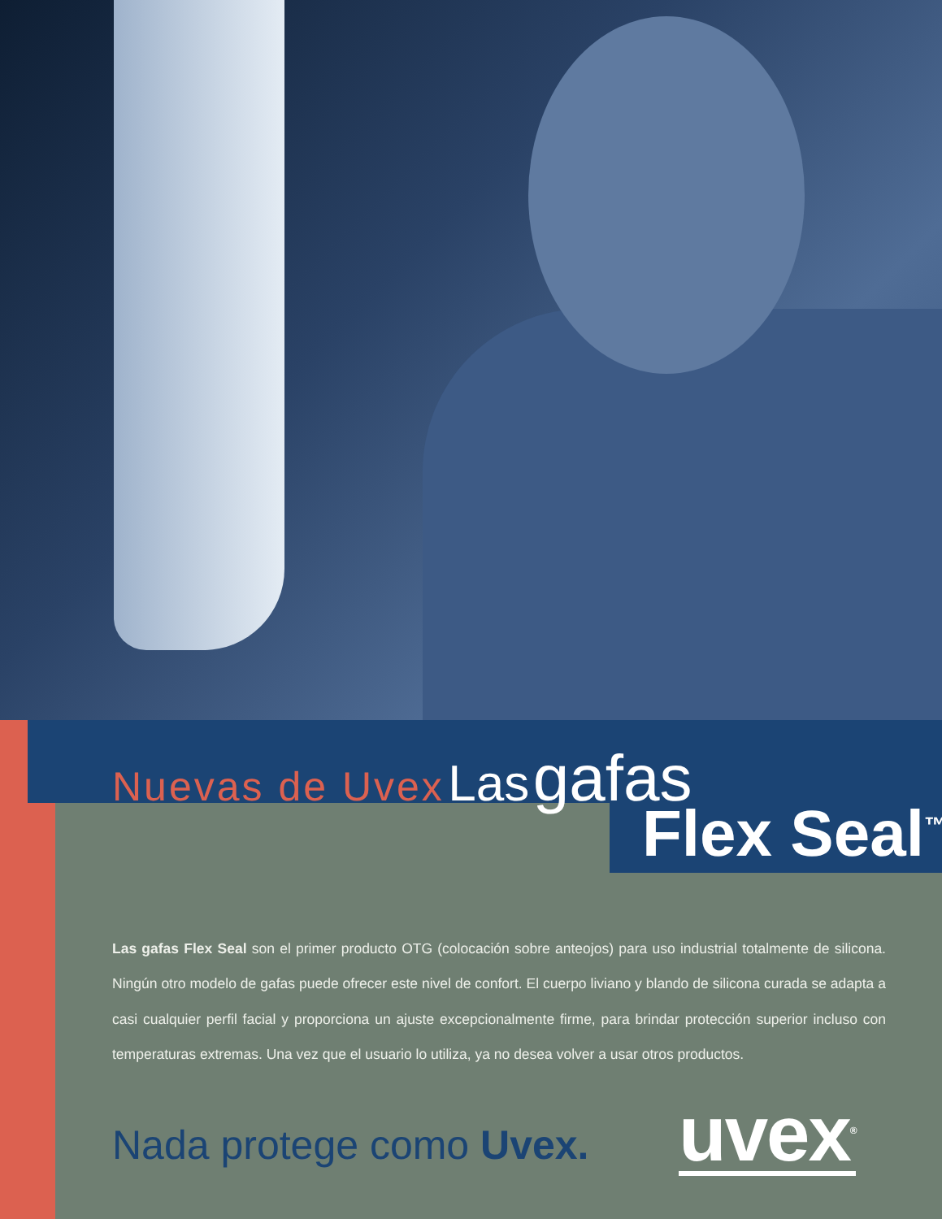Nuevas de Uvex Las gafas
Flex Seal<sup>™</sup>
Las gafas Flex Seal son el primer producto OTG (colocación sobre anteojos) para uso industrial totalmente de silicona. Ningún otro modelo de gafas puede ofrecer este nivel de confort. El cuerpo liviano y blando de silicona curada se adapta a casi cualquier perfil facial y proporciona un ajuste excepcionalmente firme, para brindar protección superior incluso con temperaturas extremas. Una vez que el usuario lo utiliza, ya no desea volver a usar otros productos.
Nada protege como Uvex. uvex<sup>®</sup>